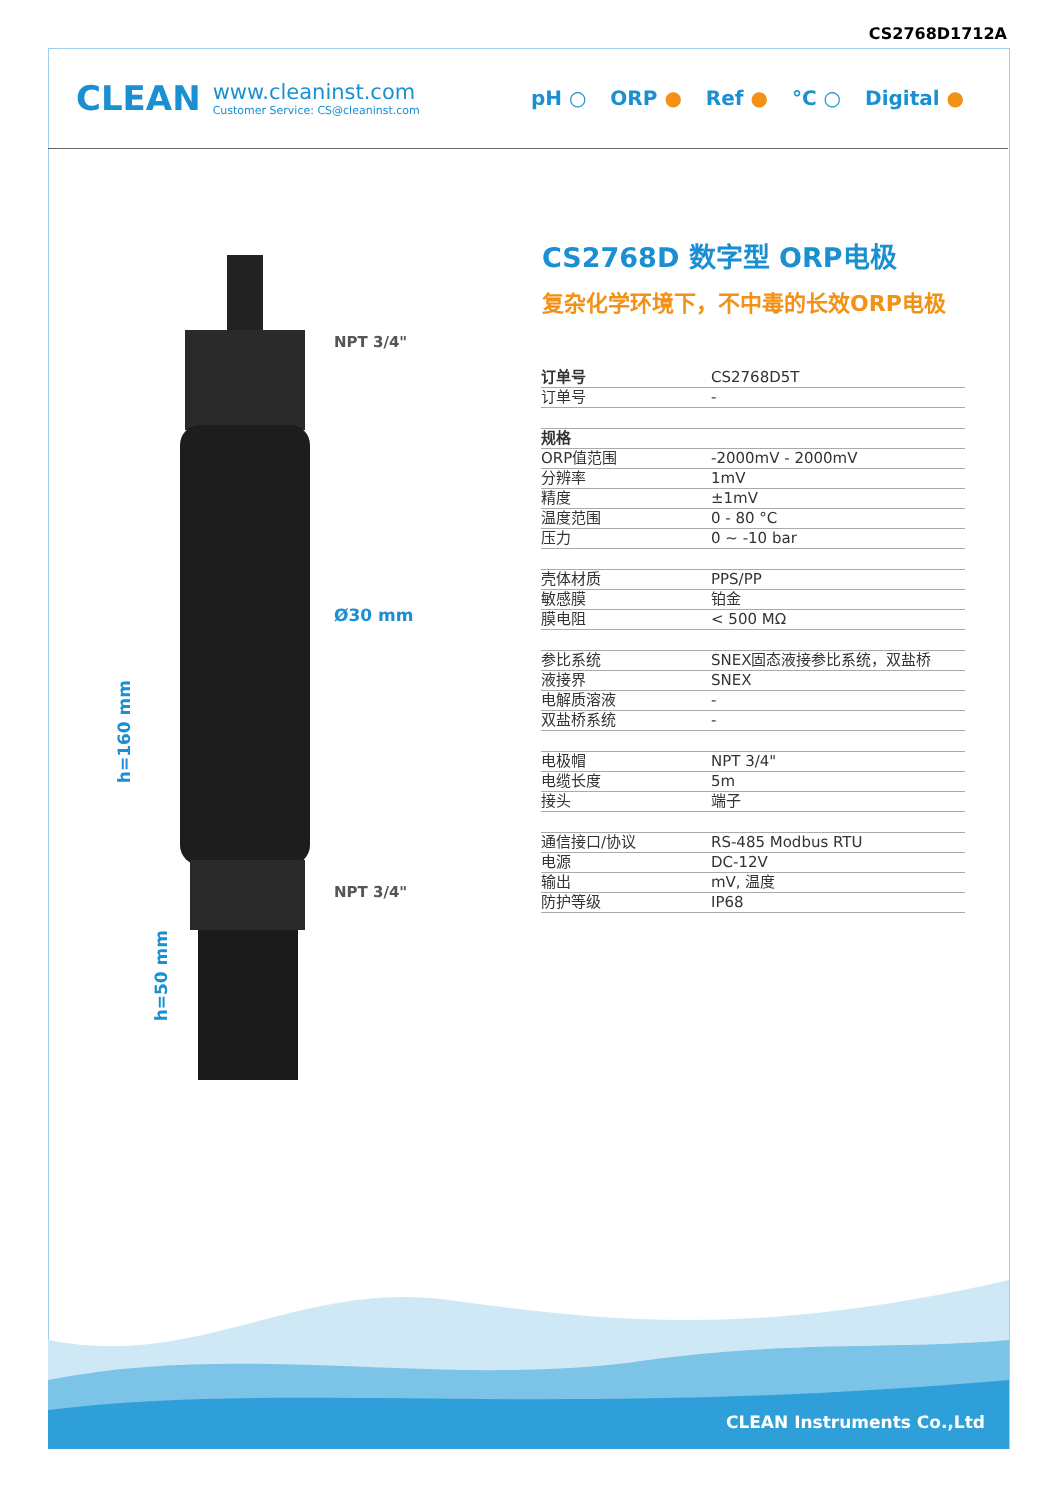CS2768D1712A
CLEAN
www.cleaninst.com
Customer Service: CS@cleaninst.com
pH ○ ORP ● Ref ● °C ○ Digital ●
NPT 3/4"
Ø30 mm
NPT 3/4"
h=160 mm
h=50 mm
CS2768D 数字型 ORP电极
复杂化学环境下，不中毒的长效ORP电极
| 订单号 | CS2768D5T |
| 订单号 | - |
| 规格 | |
| ORP值范围 | -2000mV - 2000mV |
| 分辨率 | 1mV |
| 精度 | ±1mV |
| 温度范围 | 0 - 80 °C |
| 压力 | 0 ~ -10 bar |
| 壳体材质 | PPS/PP |
| 敏感膜 | 铂金 |
| 膜电阻 | < 500 MΩ |
| 参比系统 | SNEX固态液接参比系统，双盐桥 |
| 液接界 | SNEX |
| 电解质溶液 | - |
| 双盐桥系统 | - |
| 电极帽 | NPT 3/4" |
| 电缆长度 | 5m |
| 接头 | 端子 |
| 通信接口/协议 | RS-485 Modbus RTU |
| 电源 | DC-12V |
| 输出 | mV, 温度 |
| 防护等级 | IP68 |
CLEAN Instruments Co.,Ltd